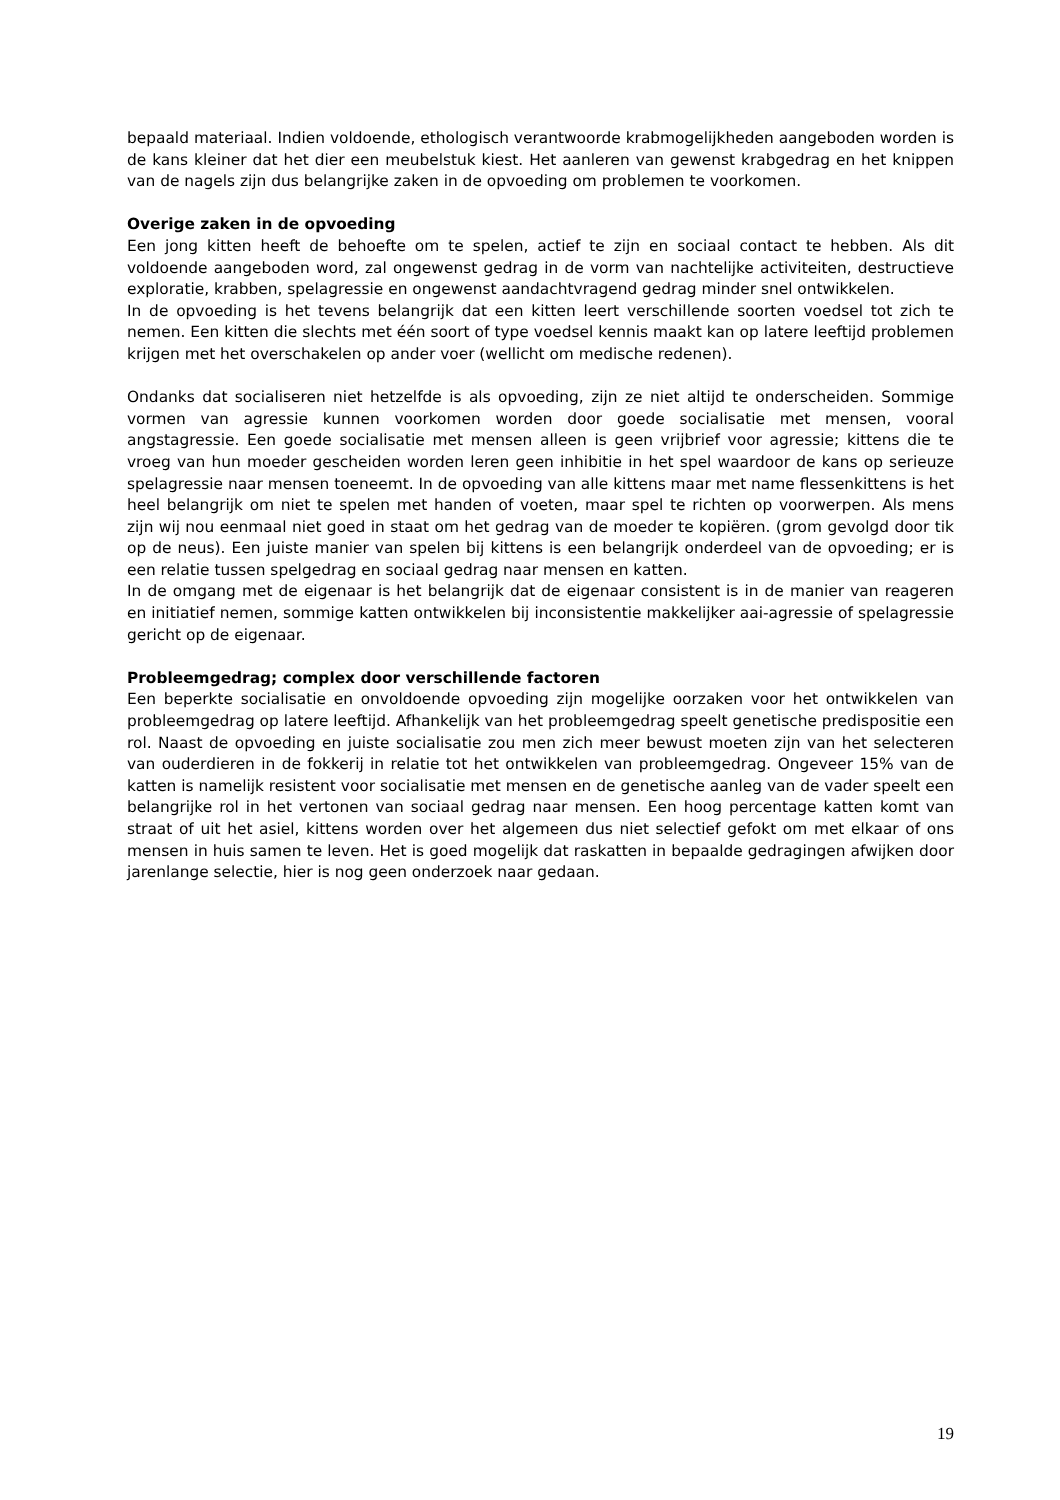bepaald materiaal. Indien voldoende, ethologisch verantwoorde krabmogelijkheden aangeboden worden is de kans kleiner dat het dier een meubelstuk kiest. Het aanleren van gewenst krabgedrag en het knippen van de nagels zijn dus belangrijke zaken in de opvoeding om problemen te voorkomen.
Overige zaken in de opvoeding
Een jong kitten heeft de behoefte om te spelen, actief te zijn en sociaal contact te hebben. Als dit voldoende aangeboden word, zal ongewenst gedrag in de vorm van nachtelijke activiteiten, destructieve exploratie, krabben, spelagressie en ongewenst aandachtvragend gedrag minder snel ontwikkelen.
In de opvoeding is het tevens belangrijk dat een kitten leert verschillende soorten voedsel tot zich te nemen. Een kitten die slechts met één soort of type voedsel kennis maakt kan op latere leeftijd problemen krijgen met het overschakelen op ander voer (wellicht om medische redenen).
Ondanks dat socialiseren niet hetzelfde is als opvoeding, zijn ze niet altijd te onderscheiden. Sommige vormen van agressie kunnen voorkomen worden door goede socialisatie met mensen, vooral angstagressie. Een goede socialisatie met mensen alleen is geen vrijbrief voor agressie; kittens die te vroeg van hun moeder gescheiden worden leren geen inhibitie in het spel waardoor de kans op serieuze spelagressie naar mensen toeneemt. In de opvoeding van alle kittens maar met name flessenkittens is het heel belangrijk om niet te spelen met handen of voeten, maar spel te richten op voorwerpen. Als mens zijn wij nou eenmaal niet goed in staat om het gedrag van de moeder te kopiëren. (grom gevolgd door tik op de neus). Een juiste manier van spelen bij kittens is een belangrijk onderdeel van de opvoeding; er is een relatie tussen spelgedrag en sociaal gedrag naar mensen en katten.
In de omgang met de eigenaar is het belangrijk dat de eigenaar consistent is in de manier van reageren en initiatief nemen, sommige katten ontwikkelen bij inconsistentie makkelijker aai-agressie of spelagressie gericht op de eigenaar.
Probleemgedrag; complex door verschillende factoren
Een beperkte socialisatie en onvoldoende opvoeding zijn mogelijke oorzaken voor het ontwikkelen van probleemgedrag op latere leeftijd. Afhankelijk van het probleemgedrag speelt genetische predispositie een rol. Naast de opvoeding en juiste socialisatie zou men zich meer bewust moeten zijn van het selecteren van ouderdieren in de fokkerij in relatie tot het ontwikkelen van probleemgedrag. Ongeveer 15% van de katten is namelijk resistent voor socialisatie met mensen en de genetische aanleg van de vader speelt een belangrijke rol in het vertonen van sociaal gedrag naar mensen. Een hoog percentage katten komt van straat of uit het asiel, kittens worden over het algemeen dus niet selectief gefokt om met elkaar of ons mensen in huis samen te leven. Het is goed mogelijk dat raskatten in bepaalde gedragingen afwijken door jarenlange selectie, hier is nog geen onderzoek naar gedaan.
19